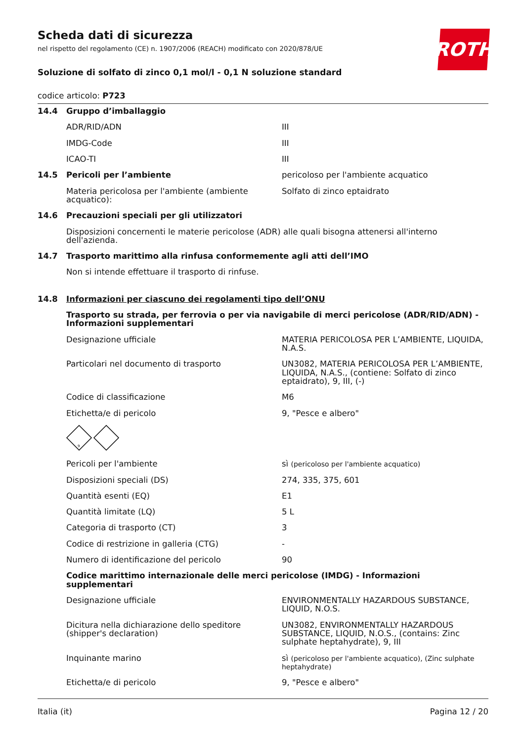Scheda dati di sicurezza
nel rispetto del regolamento (CE) n. 1907/2006 (REACH) modificato con 2020/878/UE
ROTH
Soluzione di solfato di zinco 0,1 mol/l - 0,1 N soluzione standard
codice articolo: P723
| 14.4 | Gruppo d’imballaggio | |
| | ADR/RID/ADN | III |
| | IMDG-Code | III |
| | ICAO-TI | III |
| 14.5 | Pericoli per l’ambiente | pericoloso per l'ambiente acquatico |
| | Materia pericolosa per l'ambiente (ambiente acquatico): | Solfato di zinco eptaidrato |
| 14.6 | Precauzioni speciali per gli utilizzatori | |
| | Disposizioni concernenti le materie pericolose (ADR) alle quali bisogna attenersi all'interno dell'azienda. | |
| 14.7 | Trasporto marittimo alla rinfusa conformemente agli atti dell’IMO | |
| | Non si intende effettuare il trasporto di rinfuse. | |
| 14.8 | Informazioni per ciascuno dei regolamenti tipo dell’ONU | |
| | Trasporto su strada, per ferrovia o per via navigabile di merci pericolose (ADR/RID/ADN) - Informazioni supplementari | |
| | Designazione ufficiale | MATERIA PERICOLOSA PER L’AMBIENTE, LIQUIDA, N.A.S. |
| | Particolari nel documento di trasporto | UN3082, MATERIA PERICOLOSA PER L’AMBIENTE, LIQUIDA, N.A.S., (contiene: Solfato di zinco eptaidrato), 9, III, (-) |
| | Codice di classificazione | M6 |
| | Etichetta/e di pericolo | 9, "Pesce e albero" |
| | 9 | |
| | Pericoli per l'ambiente | sì (pericoloso per l'ambiente acquatico) |
| | Disposizioni speciali (DS) | 274, 335, 375, 601 |
| | Quantità esenti (EQ) | E1 |
| | Quantità limitate (LQ) | 5 L |
| | Categoria di trasporto (CT) | 3 |
| | Codice di restrizione in galleria (CTG) | - |
| | Numero di identificazione del pericolo | 90 |
| | Codice marittimo internazionale delle merci pericolose (IMDG) - Informazioni supplementari | |
| | Designazione ufficiale | ENVIRONMENTALLY HAZARDOUS SUBSTANCE, LIQUID, N.O.S. |
| | Dicitura nella dichiarazione dello speditore (shipper's declaration) | UN3082, ENVIRONMENTALLY HAZARDOUS SUBSTANCE, LIQUID, N.O.S., (contains: Zinc sulphate heptahydrate), 9, III |
| | Inquinante marino | sì (pericoloso per l'ambiente acquatico), (Zinc sulphate heptahydrate) |
| | Etichetta/e di pericolo | 9, "Pesce e albero" |
Italia (it) Pagina 12 / 20